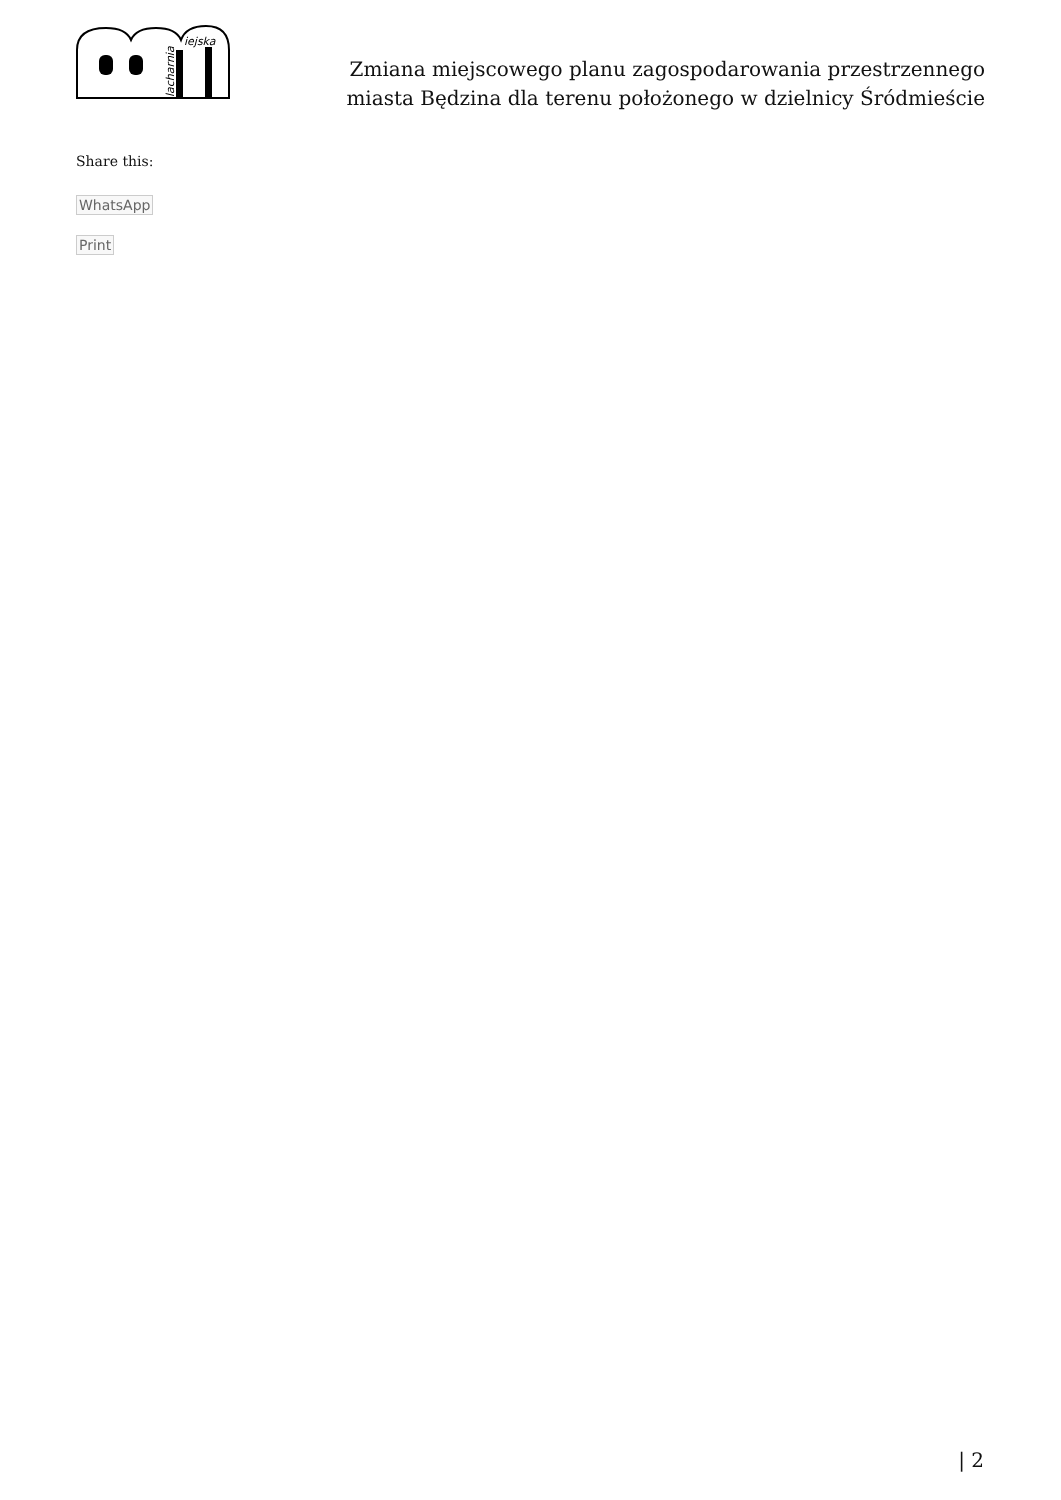lacharnia
iejska
Zmiana miejscowego planu zagospodarowania przestrzennego
miasta Będzina dla terenu położonego w dzielnicy Śródmieście
Share this:
WhatsApp
Print
| 2